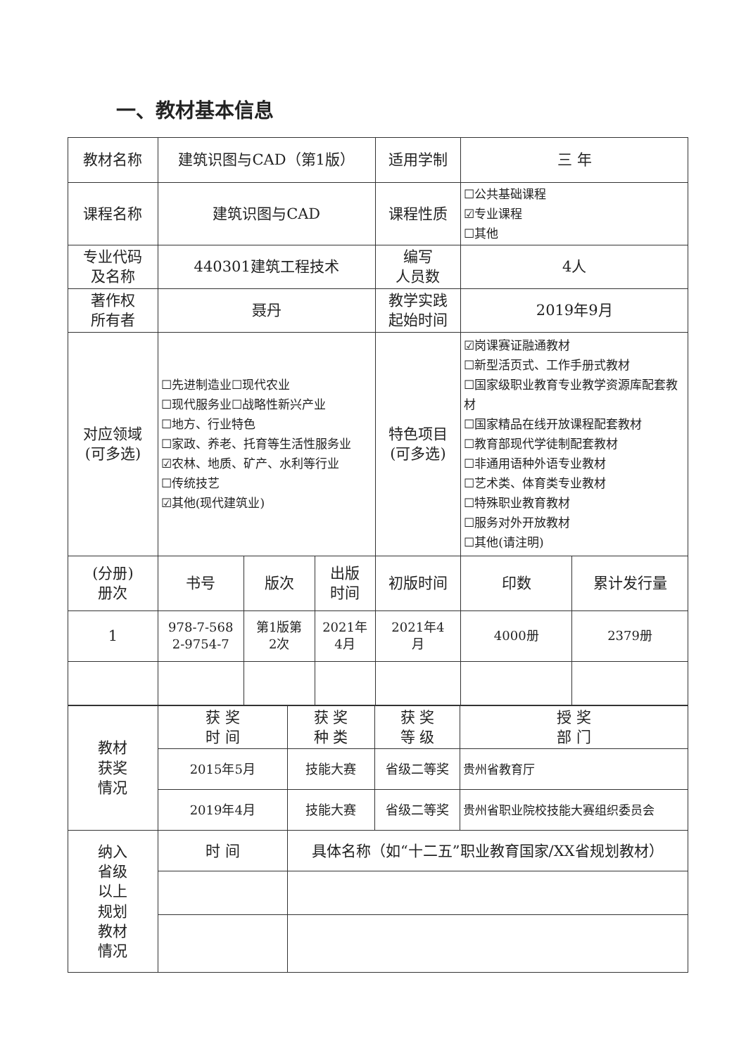一、教材基本信息
| 教材名称 | 建筑识图与CAD（第1版） | | | 适用学制 | 三 年 | |
| 课程名称 | 建筑识图与CAD | | | 课程性质 | ☐公共基础课程 ☑专业课程 ☐其他 | |
| 专业代码 及名称 | 440301建筑工程技术 | | | 编写 人员数 | 4人 | |
| 著作权 所有者 | 聂丹 | | | 教学实践 起始时间 | 2019年9月 | |
| 对应领域 (可多选) | ☐先进制造业☐现代农业 ☐现代服务业☐战略性新兴产业 ☐地方、行业特色 ☐家政、养老、托育等生活性服务业 ☑农林、地质、矿产、水利等行业 ☐传统技艺 ☑其他(现代建筑业) | | | 特色项目 (可多选) | ☑岗课赛证融通教材 ☐新型活页式、工作手册式教材 ☐国家级职业教育专业教学资源库配套教材 ☐国家精品在线开放课程配套教材 ☐教育部现代学徒制配套教材 ☐非通用语种外语专业教材 ☐艺术类、体育类专业教材 ☐特殊职业教育教材 ☐服务对外开放教材 ☐其他(请注明) | |
| (分册) 册次 | 书号 | 版次 | 出版 时间 | 初版时间 | 印数 | 累计发行量 |
| 1 | 978-7-568 2-9754-7 | 第1版第 2次 | 2021年 4月 | 2021年4 月 | 4000册 | 2379册 |
| 教材 获奖 情况 | 获 奖 时 间 | 获 奖 种 类 | 获 奖 等 级 | 授 奖 部 门 |
| | 2015年5月 | 技能大赛 | 省级二等奖 | 贵州省教育厅 |
| | 2019年4月 | 技能大赛 | 省级二等奖 | 贵州省职业院校技能大赛组织委员会 |
| 纳入 省级 以上 规划 教材 情况 | 时 间 | 具体名称（如“十二五”职业教育国家/XX省规划教材） | | |